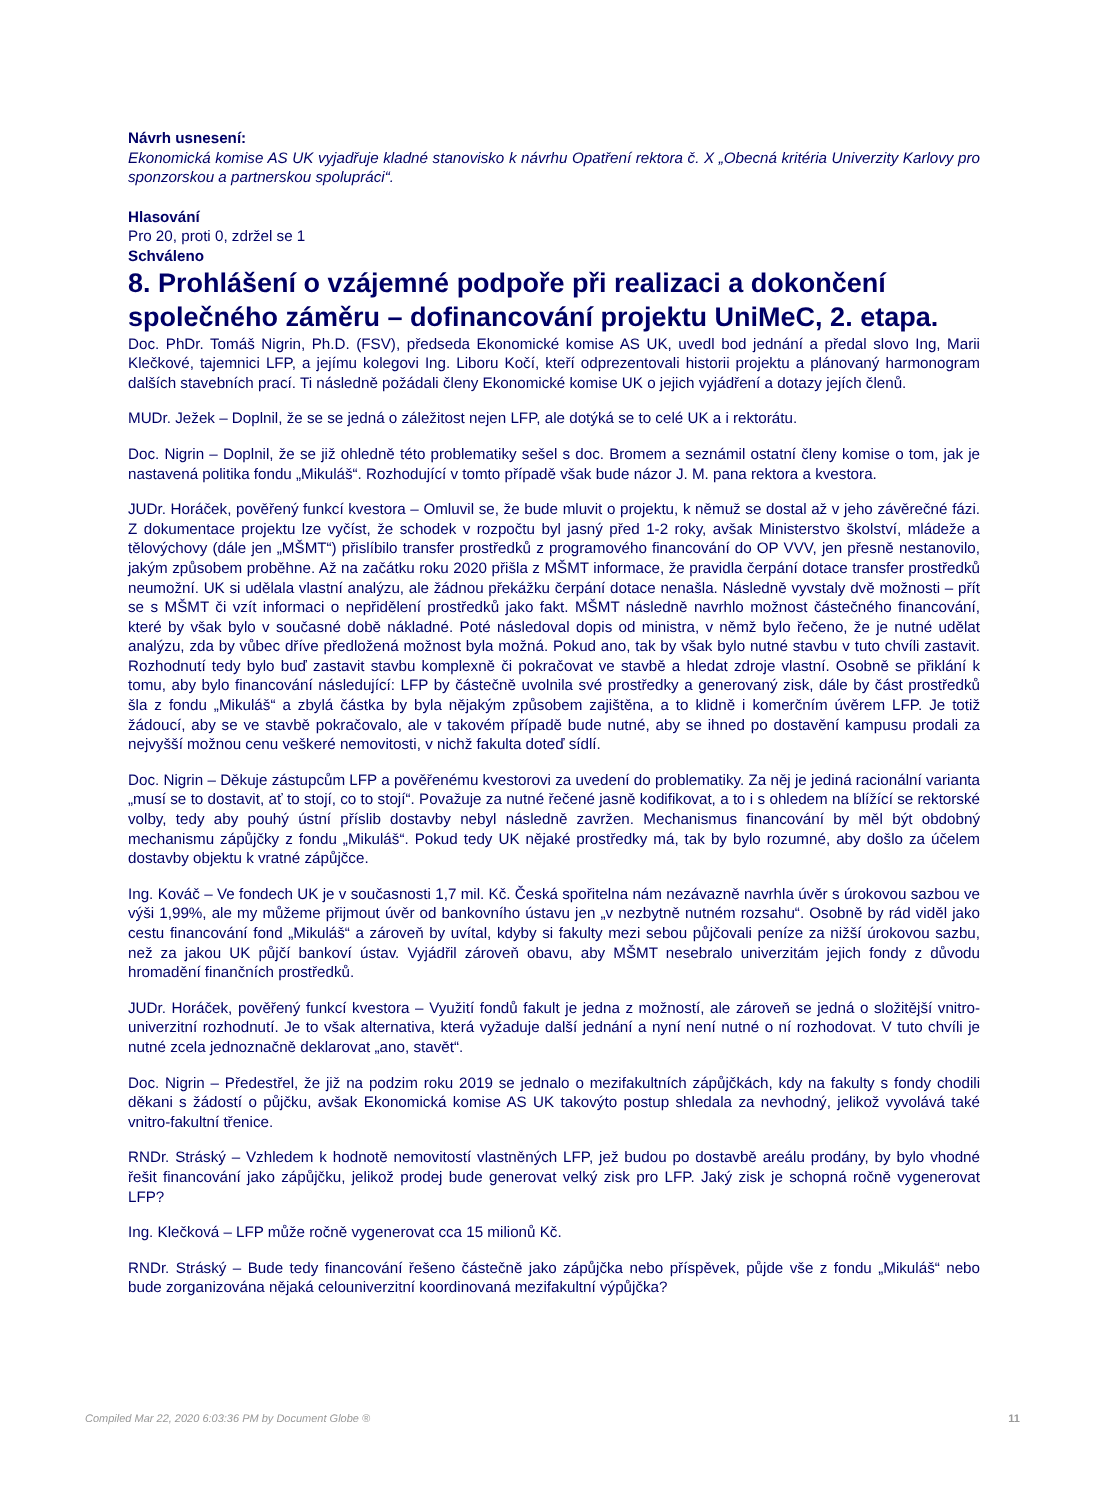Návrh usnesení:
Ekonomická komise AS UK vyjadřuje kladné stanovisko k návrhu Opatření rektora č. X „Obecná kritéria Univerzity Karlovy pro sponzorskou a partnerskou spolupráci“.
Hlasování
Pro 20, proti 0, zdržel se 1
Schváleno
8. Prohlášení o vzájemné podpoře při realizaci a dokončení společného záměru – dofinancování projektu UniMeC, 2. etapa.
Doc. PhDr. Tomáš Nigrin, Ph.D. (FSV), předseda Ekonomické komise AS UK, uvedl bod jednání a předal slovo Ing, Marii Klečkové, tajemnici LFP, a jejímu kolegovi Ing. Liboru Kočí, kteří odprezentovali historii projektu a plánovaný harmonogram dalších stavebních prací. Ti následně požádali členy Ekonomické komise UK o jejich vyjádření a dotazy jejích členů.
MUDr. Ježek – Doplnil, že se se jedná o záležitost nejen LFP, ale dotýká se to celé UK a i rektorátu.
Doc. Nigrin – Doplnil, že se již ohledně této problematiky sešel s doc. Bromem a seznámil ostatní členy komise o tom, jak je nastavená politika fondu „Mikuláš“. Rozhodující v tomto případě však bude názor J. M. pana rektora a kvestora.
JUDr. Horáček, pověřený funkcí kvestora – Omluvil se, že bude mluvit o projektu, k němuž se dostal až v jeho závěrečné fázi. Z dokumentace projektu lze vyčíst, že schodek v rozpočtu byl jasný před 1-2 roky, avšak Ministerstvo školství, mládeže a tělovýchovy (dále jen „MŠMT“) přislíbilo transfer prostředků z programového financování do OP VVV, jen přesně nestanovilo, jakým způsobem proběhne. Až na začátku roku 2020 přišla z MŠMT informace, že pravidla čerpání dotace transfer prostředků neumožní. UK si udělala vlastní analýzu, ale žádnou překážku čerpání dotace nenašla. Následně vyvstaly dvě možnosti – přít se s MŠMT či vzít informaci o nepřidělení prostředků jako fakt. MŠMT následně navrhlo možnost částečného financování, které by však bylo v současné době nákladné. Poté následoval dopis od ministra, v němž bylo řečeno, že je nutné udělat analýzu, zda by vůbec dříve předložená možnost byla možná. Pokud ano, tak by však bylo nutné stavbu v tuto chvíli zastavit. Rozhodnutí tedy bylo buď zastavit stavbu komplexně či pokračovat ve stavbě a hledat zdroje vlastní. Osobně se přiklání k tomu, aby bylo financování následující: LFP by částečně uvolnila své prostředky a generovaný zisk, dále by část prostředků šla z fondu „Mikuláš“ a zbylá částka by byla nějakým způsobem zajištěna, a to klidně i komerčním úvěrem LFP. Je totiž žádoucí, aby se ve stavbě pokračovalo, ale v takovém případě bude nutné, aby se ihned po dostavění kampusu prodali za nejvyšší možnou cenu veškeré nemovitosti, v nichž fakulta doteď sídlí.
Doc. Nigrin – Děkuje zástupcům LFP a pověřenému kvestorovi za uvedení do problematiky. Za něj je jediná racionální varianta „musí se to dostavit, ať to stojí, co to stojí“. Považuje za nutné řečené jasně kodifikovat, a to i s ohledem na blížící se rektorské volby, tedy aby pouhý ústní příslib dostavby nebyl následně zavržen. Mechanismus financování by měl být obdobný mechanismu zápůjčky z fondu „Mikuláš“. Pokud tedy UK nějaké prostředky má, tak by bylo rozumné, aby došlo za účelem dostavby objektu k vratné zápůjčce.
Ing. Kováč – Ve fondech UK je v současnosti 1,7 mil. Kč. Česká spořitelna nám nezávazně navrhla úvěr s úrokovou sazbou ve výši 1,99%, ale my můžeme přijmout úvěr od bankovního ústavu jen „v nezbytně nutném rozsahu“. Osobně by rád viděl jako cestu financování fond „Mikuláš“ a zároveň by uvítal, kdyby si fakulty mezi sebou půjčovali peníze za nižší úrokovou sazbu, než za jakou UK půjčí bankoví ústav. Vyjádřil zároveň obavu, aby MŠMT nesebralo univerzitám jejich fondy z důvodu hromadění finančních prostředků.
JUDr. Horáček, pověřený funkcí kvestora – Využití fondů fakult je jedna z možností, ale zároveň se jedná o složitější vnitro-univerzitní rozhodnutí. Je to však alternativa, která vyžaduje další jednání a nyní není nutné o ní rozhodovat. V tuto chvíli je nutné zcela jednoznačně deklarovat „ano, stavět“.
Doc. Nigrin – Předestřel, že již na podzim roku 2019 se jednalo o mezifakultních zápůjčkách, kdy na fakulty s fondy chodili děkani s žádostí o půjčku, avšak Ekonomická komise AS UK takovýto postup shledala za nevhodný, jelikož vyvolává také vnitro-fakultní třenice.
RNDr. Stráský – Vzhledem k hodnotě nemovitostí vlastněných LFP, jež budou po dostavbě areálu prodány, by bylo vhodné řešit financování jako zápůjčku, jelikož prodej bude generovat velký zisk pro LFP. Jaký zisk je schopná ročně vygenerovat LFP?
Ing. Klečková – LFP může ročně vygenerovat cca 15 milionů Kč.
RNDr. Stráský – Bude tedy financování řešeno částečně jako zápůjčka nebo příspěvek, půjde vše z fondu „Mikuláš“ nebo bude zorganizována nějaká celouniverzitní koordinovaná mezifakultní výpůjčka?
Compiled Mar 22, 2020 6:03:36 PM by Document Globe ® 11